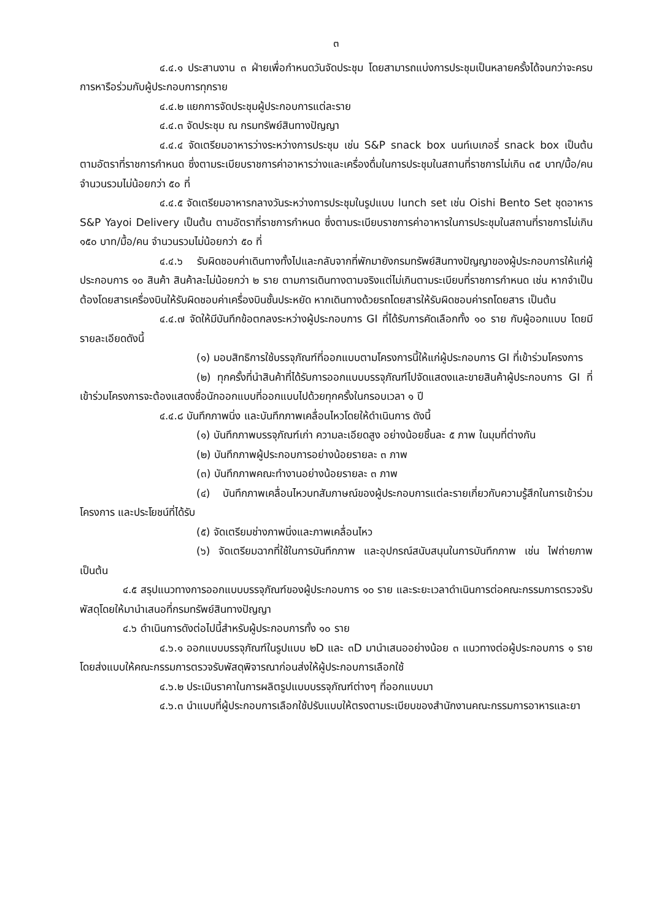๓
๔.๔.๑ ประสานงาน ๓ ฝ่ายเพื่อกำหนดวันจัดประชุม โดยสามารถแบ่งการประชุมเป็นหลายครั้งได้จนกว่าจะครบการหารือร่วมกับผู้ประกอบการทุกราย
๔.๔.๒ แยกการจัดประชุมผู้ประกอบการแต่ละราย
๔.๔.๓ จัดประชุม ณ กรมทรัพย์สินทางปัญญา
๔.๔.๔ จัดเตรียมอาหารว่างระหว่างการประชุม เช่น S&P snack box นนท์เบเกอรี่ snack box เป็นต้น ตามอัตราที่ราชการกำหนด ซึ่งตามระเบียบราชการค่าอาหารว่างและเครื่องดื่มในการประชุมในสถานที่ราชการไม่เกิน ๓๕ บาท/มื้อ/คน จำนวนรวมไม่น้อยกว่า ๕๐ ที่
๔.๔.๕ จัดเตรียมอาหารกลางวันระหว่างการประชุมในรูปแบบ lunch set เช่น Oishi Bento Set ชุดอาหาร S&P Yayoi Delivery เป็นต้น ตามอัตราที่ราชการกำหนด ซึ่งตามระเบียบราชการค่าอาหารในการประชุมในสถานที่ราชการไม่เกิน ๑๕๐ บาท/มื้อ/คน จำนวนรวมไม่น้อยกว่า ๕๐ ที่
๔.๔.๖ รับผิดชอบค่าเดินทางทั้งไปและกลับจากที่พักมายังกรมทรัพย์สินทางปัญญาของผู้ประกอบการให้แก่ผู้ประกอบการ ๑๐ สินค้า สินค้าละไม่น้อยกว่า ๒ ราย ตามการเดินทางตามจริงแต่ไม่เกินตามระเบียบที่ราชการกำหนด เช่น หากจำเป็นต้องโดยสารเครื่องบินให้รับผิดชอบค่าเครื่องบินชั้นประหยัด หากเดินทางด้วยรถโดยสารให้รับผิดชอบค่ารถโดยสาร เป็นต้น
๔.๔.๗ จัดให้มีบันทึกข้อตกลงระหว่างผู้ประกอบการ GI ที่ได้รับการคัดเลือกทั้ง ๑๐ ราย กับผู้ออกแบบ โดยมีรายละเอียดดังนี้
(๑) มอบสิทธิการใช้บรรจุภัณฑ์ที่ออกแบบตามโครงการนี้ให้แก่ผู้ประกอบการ GI ที่เข้าร่วมโครงการ
(๒) ทุกครั้งที่นำสินค้าที่ได้รับการออกแบบบรรจุภัณฑ์ไปจัดแสดงและขายสินค้าผู้ประกอบการ GI ที่เข้าร่วมโครงการจะต้องแสดงชื่อนักออกแบบที่ออกแบบไปด้วยทุกครั้งในกรอบเวลา ๑ ปี
๔.๔.๘ บันทึกภาพนิ่ง และบันทึกภาพเคลื่อนไหวโดยให้ดำเนินการ ดังนี้
(๑) บันทึกภาพบรรจุภัณฑ์เก่า ความละเอียดสูง อย่างน้อยชิ้นละ ๕ ภาพ ในมุมที่ต่างกัน
(๒) บันทึกภาพผู้ประกอบการอย่างน้อยรายละ ๓ ภาพ
(๓) บันทึกภาพคณะทำงานอย่างน้อยรายละ ๓ ภาพ
(๔) บันทึกภาพเคลื่อนไหวบทสัมภาษณ์ของผู้ประกอบการแต่ละรายเกี่ยวกับความรู้สึกในการเข้าร่วมโครงการ และประโยชน์ที่ได้รับ
(๕) จัดเตรียมช่างภาพนิ่งและภาพเคลื่อนไหว
(๖) จัดเตรียมฉากที่ใช้ในการบันทึกภาพ และอุปกรณ์สนับสนุนในการบันทึกภาพ เช่น ไฟถ่ายภาพ เป็นต้น
๔.๕ สรุปแนวทางการออกแบบบรรจุภัณฑ์ของผู้ประกอบการ ๑๐ ราย และระยะเวลาดำเนินการต่อคณะกรรมการตรวจรับพัสดุโดยให้มานำเสนอที่กรมทรัพย์สินทางปัญญา
๔.๖ ดำเนินการดังต่อไปนี้สำหรับผู้ประกอบการทั้ง ๑๐ ราย
๔.๖.๑ ออกแบบบรรจุภัณฑ์ในรูปแบบ ๒D และ ๓D มานำเสนออย่างน้อย ๓ แนวทางต่อผู้ประกอบการ ๑ ราย โดยส่งแบบให้คณะกรรมการตรวจรับพัสดุพิจารณาก่อนส่งให้ผู้ประกอบการเลือกใช้
๔.๖.๒ ประเมินราคาในการผลิตรูปแบบบรรจุภัณฑ์ต่างๆ ที่ออกแบบมา
๔.๖.๓ นำแบบที่ผู้ประกอบการเลือกใช้ปรับแบบให้ตรงตามระเบียบของสำนักงานคณะกรรมการอาหารและยา